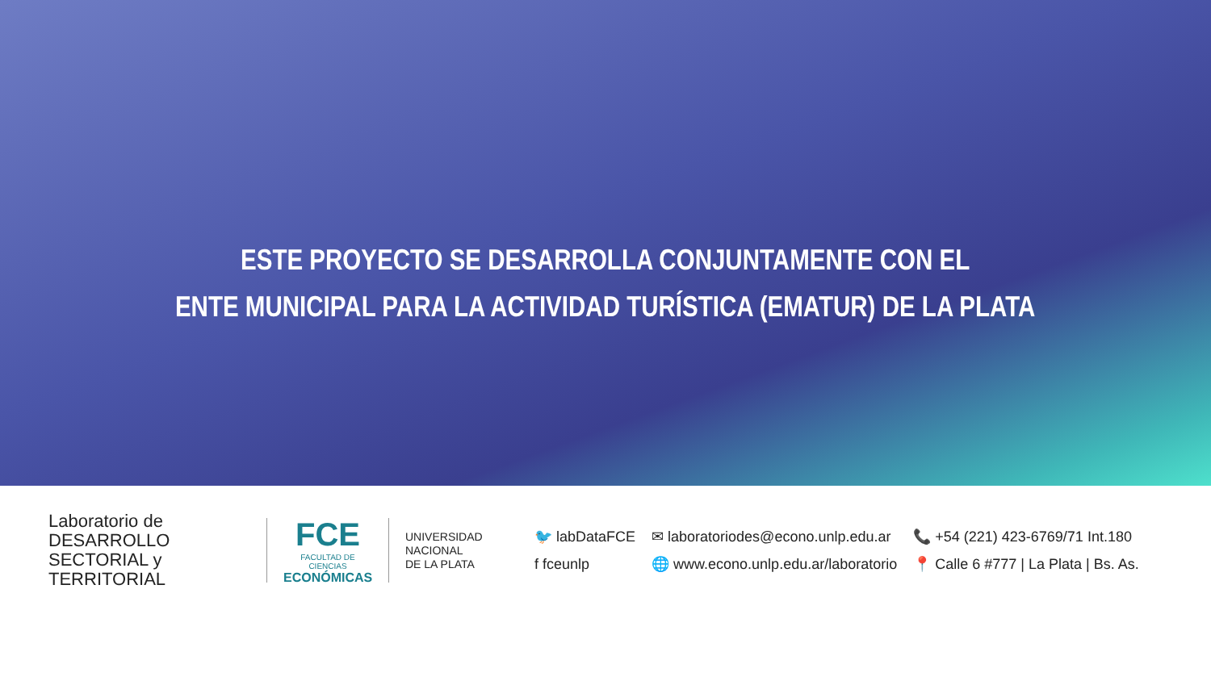ESTE PROYECTO SE DESARROLLA CONJUNTAMENTE CON EL
ENTE MUNICIPAL PARA LA ACTIVIDAD TURÍSTICA (EMATUR) DE LA PLATA
Laboratorio de DESARROLLO
SECTORIAL y TERRITORIAL
FCE
FACULTAD DE CIENCIAS
ECONÓMICAS
UNIVERSIDAD
NACIONAL
DE LA PLATA
🐦 labDataFCE
f fceunlp
✉ laboratoriodes@econo.unlp.edu.ar
🌐 www.econo.unlp.edu.ar/laboratorio
📞 +54 (221) 423-6769/71 Int.180
📍 Calle 6 #777 | La Plata | Bs. As.